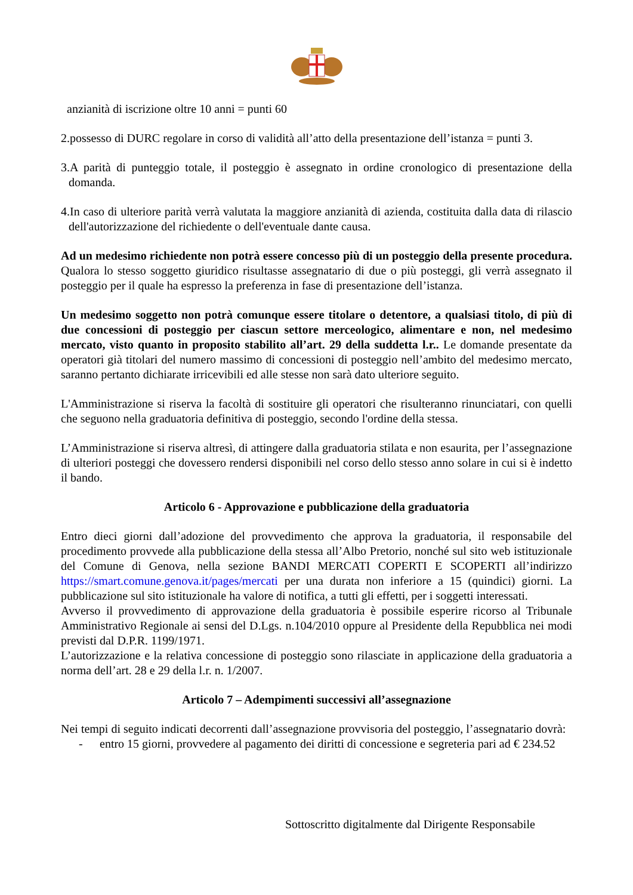anzianità di iscrizione oltre 10 anni = punti 60
2.possesso di DURC regolare in corso di validità all’atto della presentazione dell’istanza = punti 3.
3.A parità di punteggio totale, il posteggio è assegnato in ordine cronologico di presentazione della domanda.
4.In caso di ulteriore parità verrà valutata la maggiore anzianità di azienda, costituita dalla data di rilascio dell'autorizzazione del richiedente o dell'eventuale dante causa.
Ad un medesimo richiedente non potrà essere concesso più di un posteggio della presente procedura. Qualora lo stesso soggetto giuridico risultasse assegnatario di due o più posteggi, gli verrà assegnato il posteggio per il quale ha espresso la preferenza in fase di presentazione dell’istanza.
Un medesimo soggetto non potrà comunque essere titolare o detentore, a qualsiasi titolo, di più di due concessioni di posteggio per ciascun settore merceologico, alimentare e non, nel medesimo mercato, visto quanto in proposito stabilito all’art. 29 della suddetta l.r.. Le domande presentate da operatori già titolari del numero massimo di concessioni di posteggio nell’ambito del medesimo mercato, saranno pertanto dichiarate irricevibili ed alle stesse non sarà dato ulteriore seguito.
L'Amministrazione si riserva la facoltà di sostituire gli operatori che risulteranno rinunciatari, con quelli che seguono nella graduatoria definitiva di posteggio, secondo l'ordine della stessa.
L’Amministrazione si riserva altresì, di attingere dalla graduatoria stilata e non esaurita, per l’assegnazione di ulteriori posteggi che dovessero rendersi disponibili nel corso dello stesso anno solare in cui si è indetto il bando.
Articolo 6 - Approvazione e pubblicazione della graduatoria
Entro dieci giorni dall’adozione del provvedimento che approva la graduatoria, il responsabile del procedimento provvede alla pubblicazione della stessa all’Albo Pretorio, nonché sul sito web istituzionale del Comune di Genova, nella sezione BANDI MERCATI COPERTI E SCOPERTI all’indirizzo https://smart.comune.genova.it/pages/mercati per una durata non inferiore a 15 (quindici) giorni. La pubblicazione sul sito istituzionale ha valore di notifica, a tutti gli effetti, per i soggetti interessati.
Avverso il provvedimento di approvazione della graduatoria è possibile esperire ricorso al Tribunale Amministrativo Regionale ai sensi del D.Lgs. n.104/2010 oppure al Presidente della Repubblica nei modi previsti dal D.P.R. 1199/1971.
L’autorizzazione e la relativa concessione di posteggio sono rilasciate in applicazione della graduatoria a norma dell’art. 28 e 29 della l.r. n. 1/2007.
Articolo 7 – Adempimenti successivi all’assegnazione
Nei tempi di seguito indicati decorrenti dall’assegnazione provvisoria del posteggio, l’assegnatario dovrà:
- entro 15 giorni, provvedere al pagamento dei diritti di concessione e segreteria pari ad € 234.52
Sottoscritto digitalmente dal Dirigente Responsabile